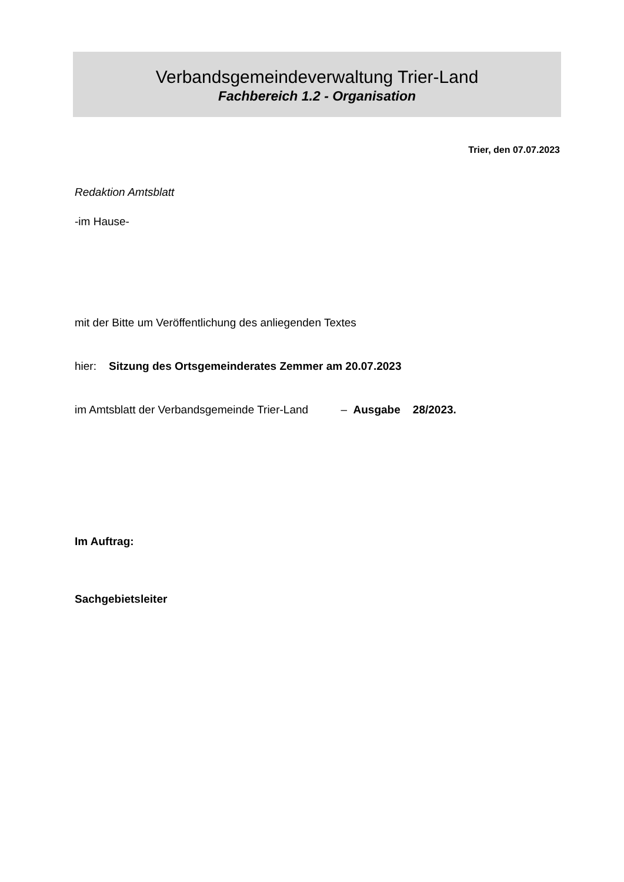Verbandsgemeindeverwaltung Trier-Land
Fachbereich 1.2 - Organisation
Trier, den 07.07.2023
Redaktion Amtsblatt
-im Hause-
mit der Bitte um Veröffentlichung des anliegenden Textes
hier: Sitzung des Ortsgemeinderates Zemmer am 20.07.2023
im Amtsblatt der Verbandsgemeinde Trier-Land – Ausgabe 28/2023.
Im Auftrag:
Sachgebietsleiter